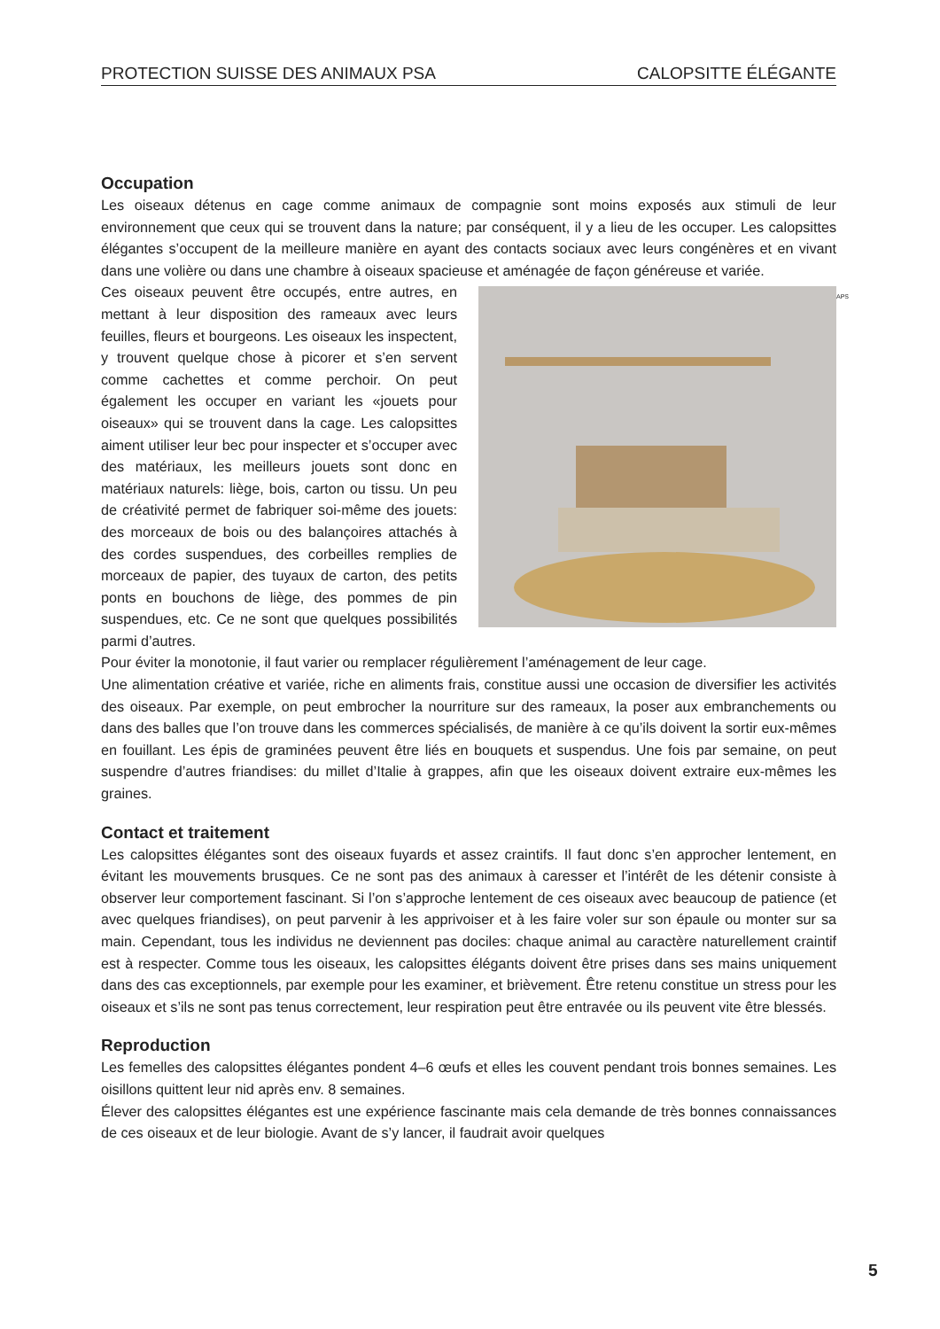PROTECTION SUISSE DES ANIMAUX PSA CALOPSITTE ÉLÉGANTE
Occupation
Les oiseaux détenus en cage comme animaux de compagnie sont moins exposés aux stimuli de leur environnement que ceux qui se trouvent dans la nature; par conséquent, il y a lieu de les occuper. Les calopsittes élégantes s’occupent de la meilleure manière en ayant des contacts sociaux avec leurs congénères et en vivant dans une volière ou dans une chambre à oiseaux spacieuse et aménagée de façon généreuse et variée.
APS
Ces oiseaux peuvent être occupés, entre autres, en mettant à leur disposition des rameaux avec leurs feuilles, fleurs et bourgeons. Les oiseaux les inspectent, y trouvent quelque chose à picorer et s’en servent comme cachettes et comme perchoir. On peut également les occuper en variant les «jouets pour oiseaux» qui se trouvent dans la cage. Les calopsittes aiment utiliser leur bec pour inspecter et s’occuper avec des matériaux, les meilleurs jouets sont donc en matériaux naturels: liège, bois, carton ou tissu. Un peu de créativité permet de fabriquer soi-même des jouets: des morceaux de bois ou des balançoires attachés à des cordes suspendues, des corbeilles remplies de morceaux de papier, des tuyaux de carton, des petits ponts en bouchons de liège, des pommes de pin suspendues, etc. Ce ne sont que quelques possibilités parmi d’autres.
Pour éviter la monotonie, il faut varier ou remplacer régulièrement l’aménagement de leur cage.
Une alimentation créative et variée, riche en aliments frais, constitue aussi une occasion de diversifier les activités des oiseaux. Par exemple, on peut embrocher la nourriture sur des rameaux, la poser aux embranchements ou dans des balles que l’on trouve dans les commerces spécialisés, de manière à ce qu’ils doivent la sortir eux-mêmes en fouillant. Les épis de graminées peuvent être liés en bouquets et suspendus. Une fois par semaine, on peut suspendre d’autres friandises: du millet d’Italie à grappes, afin que les oiseaux doivent extraire eux-mêmes les graines.
Contact et traitement
Les calopsittes élégantes sont des oiseaux fuyards et assez craintifs. Il faut donc s’en approcher lentement, en évitant les mouvements brusques. Ce ne sont pas des animaux à caresser et l’intérêt de les détenir consiste à observer leur comportement fascinant. Si l’on s’approche lentement de ces oiseaux avec beaucoup de patience (et avec quelques friandises), on peut parvenir à les apprivoiser et à les faire voler sur son épaule ou monter sur sa main. Cependant, tous les individus ne deviennent pas dociles: chaque animal au caractère naturellement craintif est à respecter. Comme tous les oiseaux, les calopsittes élégants doivent être prises dans ses mains uniquement dans des cas exceptionnels, par exemple pour les examiner, et brièvement. Être retenu constitue un stress pour les oiseaux et s’ils ne sont pas tenus correctement, leur respiration peut être entravée ou ils peuvent vite être blessés.
Reproduction
Les femelles des calopsittes élégantes pondent 4–6 œufs et elles les couvent pendant trois bonnes semaines. Les oisillons quittent leur nid après env. 8 semaines.
Élever des calopsittes élégantes est une expérience fascinante mais cela demande de très bonnes connaissances de ces oiseaux et de leur biologie. Avant de s’y lancer, il faudrait avoir quelques
5